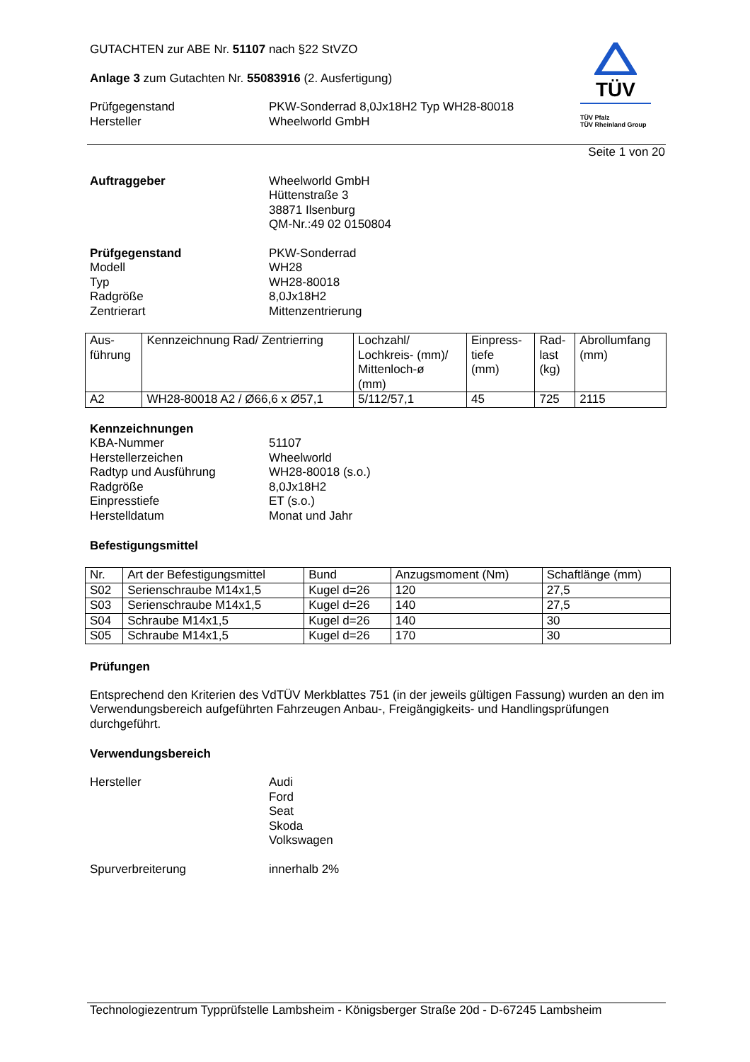TÜV
TÜV Pfalz
TÜV Rheinland Group
GUTACHTEN zur ABE Nr. 51107 nach §22 StVZO
Anlage 3 zum Gutachten Nr. 55083916 (2. Ausfertigung)
Prüfgegenstand
Hersteller
PKW-Sonderrad 8,0Jx18H2 Typ WH28-80018
Wheelworld GmbH
Seite 1 von 20
Auftraggeber Wheelworld GmbH
Hüttenstraße 3
38871 Ilsenburg
QM-Nr.:49 02 0150804
Prüfgegenstand
Modell
Typ
Radgröße
Zentrierart
PKW-Sonderrad
WH28
WH28-80018
8,0Jx18H2
Mittenzentrierung
| Aus- führung | Kennzeichnung Rad/ Zentrierring | Lochzahl/ Lochkreis- (mm)/ Mittenloch-ø (mm) | Einpress- tiefe (mm) | Rad- last (kg) | Abrollumfang (mm) |
| A2 | WH28-80018 A2 / Ø66,6 x Ø57,1 | 5/112/57,1 | 45 | 725 | 2115 |
Kennzeichnungen
KBA-Nummer
Herstellerzeichen
Radtyp und Ausführung
Radgröße
Einpresstiefe
Herstelldatum
51107
Wheelworld
WH28-80018 (s.o.)
8,0Jx18H2
ET (s.o.)
Monat und Jahr
Befestigungsmittel
| Nr. | Art der Befestigungsmittel | Bund | Anzugsmoment (Nm) | Schaftlänge (mm) |
| S02 | Serienschraube M14x1,5 | Kugel d=26 | 120 | 27,5 |
| S03 | Serienschraube M14x1,5 | Kugel d=26 | 140 | 27,5 |
| S04 | Schraube M14x1,5 | Kugel d=26 | 140 | 30 |
| S05 | Schraube M14x1,5 | Kugel d=26 | 170 | 30 |
Prüfungen
Entsprechend den Kriterien des VdTÜV Merkblattes 751 (in der jeweils gültigen Fassung) wurden an den im Verwendungsbereich aufgeführten Fahrzeugen Anbau-, Freigängigkeits- und Handlingsprüfungen durchgeführt.
Verwendungsbereich
Hersteller Audi
Ford
Seat
Skoda
Volkswagen
Spurverbreiterung innerhalb 2%
Technologiezentrum Typprüfstelle Lambsheim - Königsberger Straße 20d - D-67245 Lambsheim